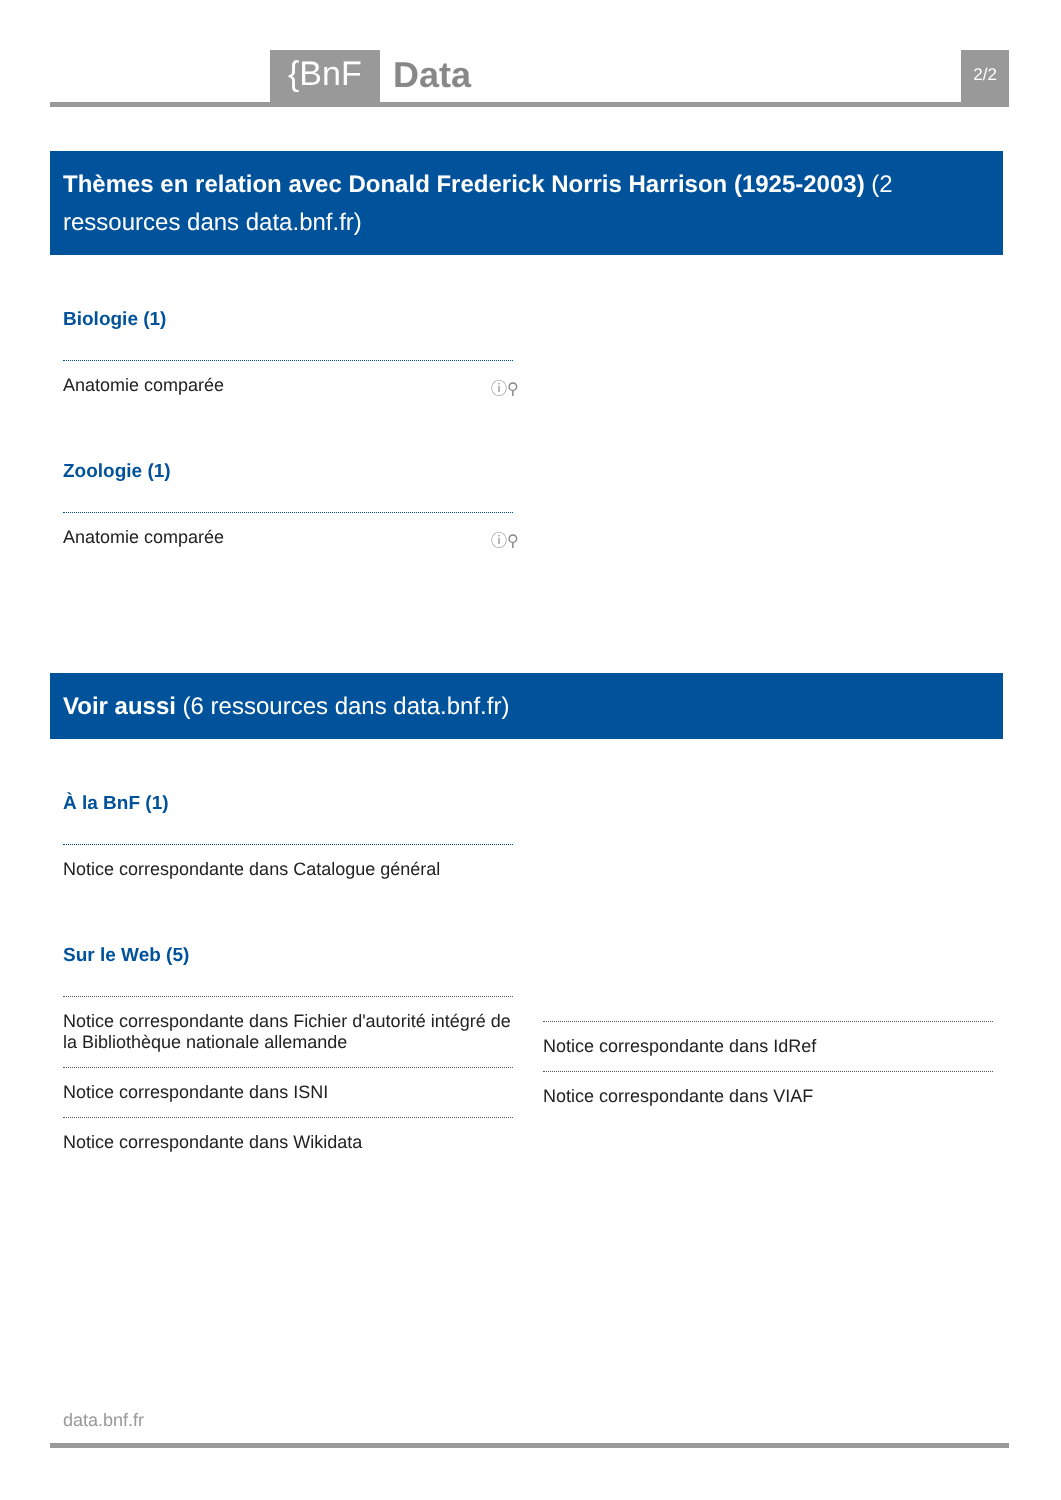{BnF Data 2/2
Thèmes en relation avec Donald Frederick Norris Harrison (1925-2003) (2 ressources dans data.bnf.fr)
Biologie (1)
Anatomie comparée ⓘ⚲
Zoologie (1)
Anatomie comparée ⓘ⚲
Voir aussi (6 ressources dans data.bnf.fr)
À la BnF (1)
Notice correspondante dans Catalogue général
Sur le Web (5)
Notice correspondante dans Fichier d'autorité intégré de la Bibliothèque nationale allemande
Notice correspondante dans ISNI
Notice correspondante dans Wikidata
Notice correspondante dans IdRef
Notice correspondante dans VIAF
data.bnf.fr